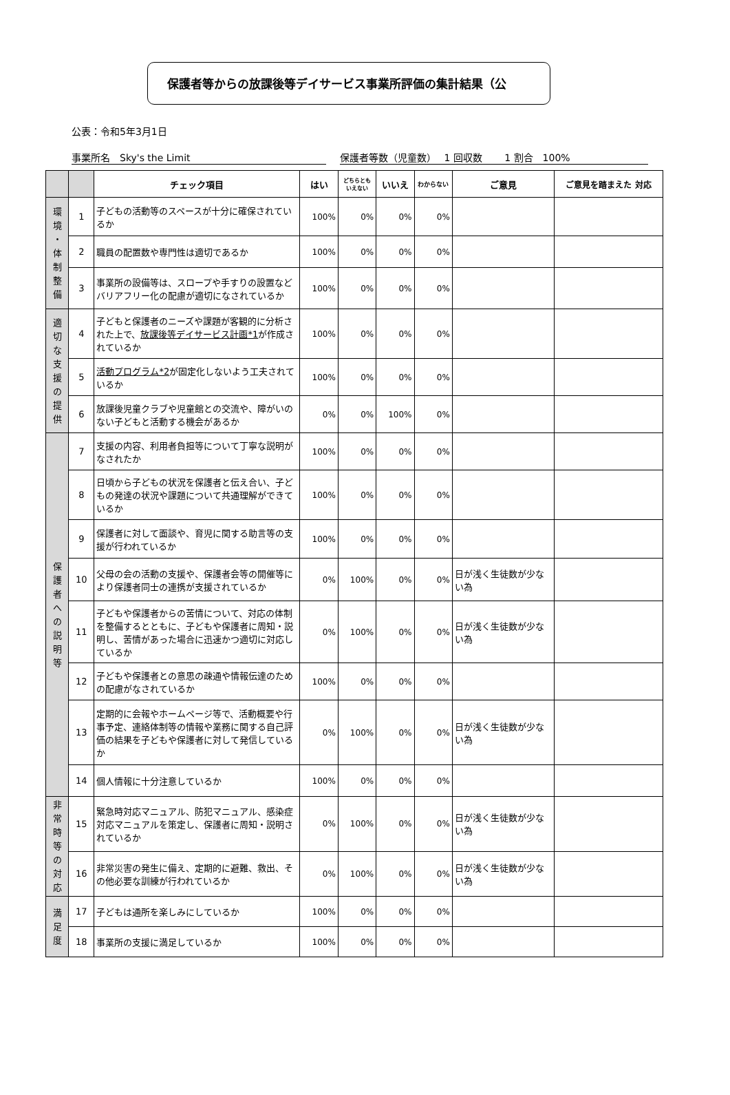保護者等からの放課後等デイサービス事業所評価の集計結果（公
公表：令和5年3月1日
事業所名　Sky's the Limit 保護者等数（児童数）　 1 回収数　　 1 割合　100%
| | | チェック項目 | はい | どちらとも いえない | いいえ | わからない | ご意見 | ご意見を踏まえた 対応 |
| --- | --- | --- | --- | --- | --- | --- | --- | --- |
| 環 境 ・ 体 制 整 備 | 1 | 子どもの活動等のスペースが十分に確保されているか | 100% | 0% | 0% | 0% | | |
| | 2 | 職員の配置数や専門性は適切であるか | 100% | 0% | 0% | 0% | | |
| | 3 | 事業所の設備等は、スロープや手すりの設置などバリアフリー化の配慮が適切になされているか | 100% | 0% | 0% | 0% | | |
| 適 切 な 支 援 の 提 供 | 4 | 子どもと保護者のニーズや課題が客観的に分析された上で、 放課後等デイサービス計画*1 が作成されているか | 100% | 0% | 0% | 0% | | |
| | 5 | 活動プログラム*2 が固定化しないよう工夫されているか | 100% | 0% | 0% | 0% | | |
| | 6 | 放課後児童クラブや児童館との交流や、障がいのない子どもと活動する機会があるか | 0% | 0% | 100% | 0% | | |
| 保 護 者 へ の 説 明 等 | 7 | 支援の内容、利用者負担等について丁寧な説明がなされたか | 100% | 0% | 0% | 0% | | |
| | 8 | 日頃から子どもの状況を保護者と伝え合い、子どもの発達の状況や課題について共通理解ができているか | 100% | 0% | 0% | 0% | | |
| | 9 | 保護者に対して面談や、育児に関する助言等の支援が行われているか | 100% | 0% | 0% | 0% | | |
| | 10 | 父母の会の活動の支援や、保護者会等の開催等により保護者同士の連携が支援されているか | 0% | 100% | 0% | 0% | 日が浅く生徒数が少ない為 | |
| | 11 | 子どもや保護者からの苦情について、対応の体制を整備するとともに、子どもや保護者に周知・説明し、苦情があった場合に迅速かつ適切に対応しているか | 0% | 100% | 0% | 0% | 日が浅く生徒数が少ない為 | |
| | 12 | 子どもや保護者との意思の疎通や情報伝達のための配慮がなされているか | 100% | 0% | 0% | 0% | | |
| | 13 | 定期的に会報やホームページ等で、活動概要や行事予定、連絡体制等の情報や業務に関する自己評価の結果を子どもや保護者に対して発信しているか | 0% | 100% | 0% | 0% | 日が浅く生徒数が少ない為 | |
| | 14 | 個人情報に十分注意しているか | 100% | 0% | 0% | 0% | | |
| 非 常 時 等 の 対 応 | 15 | 緊急時対応マニュアル、防犯マニュアル、感染症対応マニュアルを策定し、保護者に周知・説明されているか | 0% | 100% | 0% | 0% | 日が浅く生徒数が少ない為 | |
| | 16 | 非常災害の発生に備え、定期的に避難、救出、その他必要な訓練が行われているか | 0% | 100% | 0% | 0% | 日が浅く生徒数が少ない為 | |
| 満 足 度 | 17 | 子どもは通所を楽しみにしているか | 100% | 0% | 0% | 0% | | |
| | 18 | 事業所の支援に満足しているか | 100% | 0% | 0% | 0% | | |